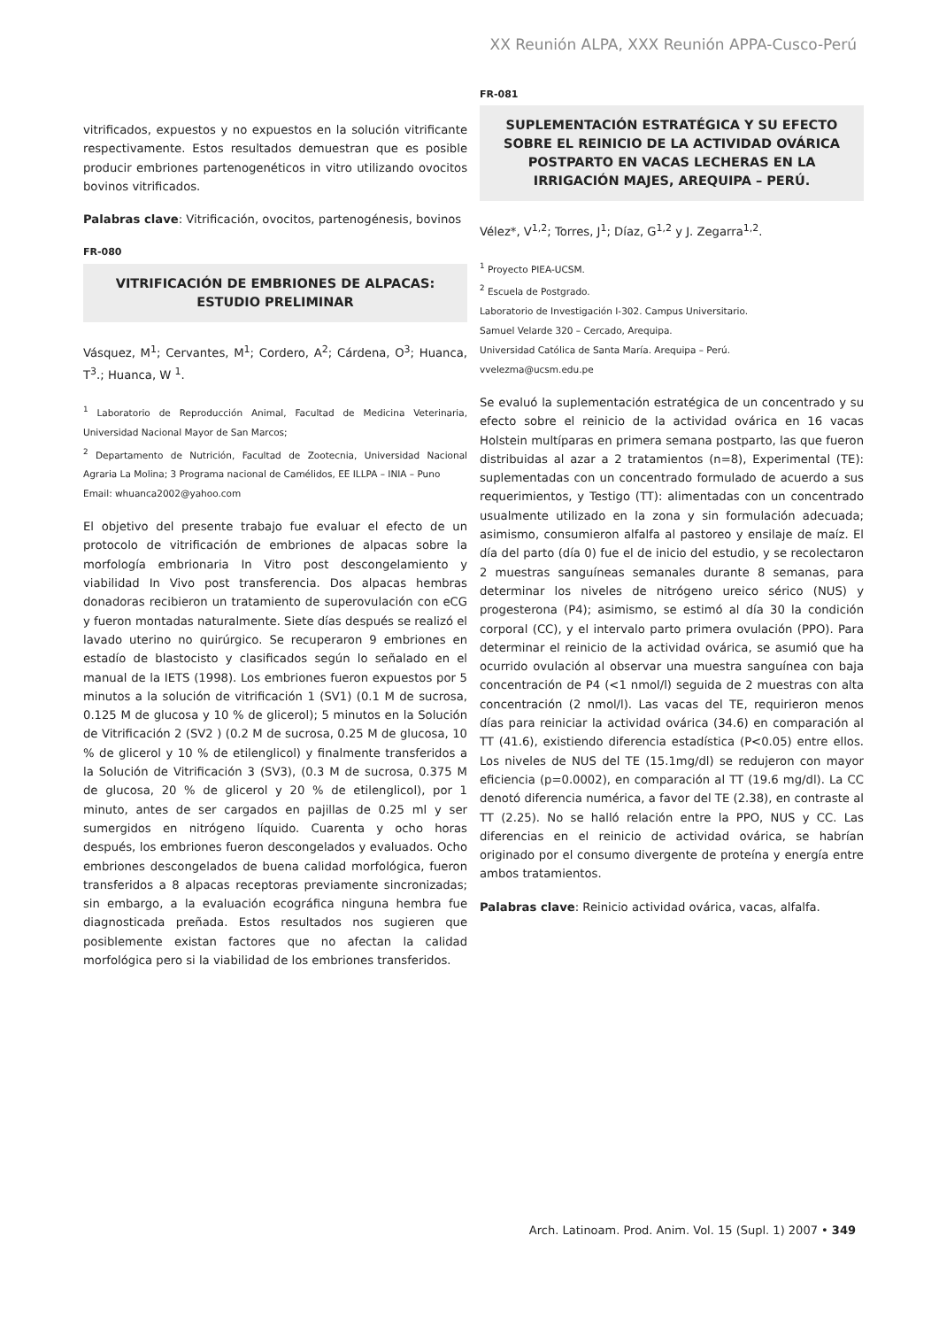XX Reunión ALPA, XXX Reunión APPA-Cusco-Perú
vitrificados, expuestos y no expuestos en la solución vitrificante respectivamente. Estos resultados demuestran que es posible producir embriones partenogenéticos in vitro utilizando ovocitos bovinos vitrificados.
Palabras clave: Vitrificación, ovocitos, partenogénesis, bovinos
FR-080
VITRIFICACIÓN DE EMBRIONES DE ALPACAS: ESTUDIO PRELIMINAR
Vásquez, M<sup>1</sup>; Cervantes, M<sup>1</sup>; Cordero, A<sup>2</sup>; Cárdena, O<sup>3</sup>; Huanca, T<sup>3</sup>.; Huanca, W <sup>1</sup>.
<sup>1</sup> Laboratorio de Reproducción Animal, Facultad de Medicina Veterinaria, Universidad Nacional Mayor de San Marcos;
<sup>2</sup> Departamento de Nutrición, Facultad de Zootecnia, Universidad Nacional Agraria La Molina; 3 Programa nacional de Camélidos, EE ILLPA – INIA – Puno
Email: whuanca2002@yahoo.com
El objetivo del presente trabajo fue evaluar el efecto de un protocolo de vitrificación de embriones de alpacas sobre la morfología embrionaria In Vitro post descongelamiento y viabilidad In Vivo post transferencia. Dos alpacas hembras donadoras recibieron un tratamiento de superovulación con eCG y fueron montadas naturalmente. Siete días después se realizó el lavado uterino no quirúrgico. Se recuperaron 9 embriones en estadío de blastocisto y clasificados según lo señalado en el manual de la IETS (1998). Los embriones fueron expuestos por 5 minutos a la solución de vitrificación 1 (SV1) (0.1 M de sucrosa, 0.125 M de glucosa y 10 % de glicerol); 5 minutos en la Solución de Vitrificación 2 (SV2 ) (0.2 M de sucrosa, 0.25 M de glucosa, 10 % de glicerol y 10 % de etilenglicol) y finalmente transferidos a la Solución de Vitrificación 3 (SV3), (0.3 M de sucrosa, 0.375 M de glucosa, 20 % de glicerol y 20 % de etilenglicol), por 1 minuto, antes de ser cargados en pajillas de 0.25 ml y ser sumergidos en nitrógeno líquido. Cuarenta y ocho horas después, los embriones fueron descongelados y evaluados. Ocho embriones descongelados de buena calidad morfológica, fueron transferidos a 8 alpacas receptoras previamente sincronizadas; sin embargo, a la evaluación ecográfica ninguna hembra fue diagnosticada preñada. Estos resultados nos sugieren que posiblemente existan factores que no afectan la calidad morfológica pero si la viabilidad de los embriones transferidos.
FR-081
SUPLEMENTACIÓN ESTRATÉGICA Y SU EFECTO SOBRE EL REINICIO DE LA ACTIVIDAD OVÁRICA POSTPARTO EN VACAS LECHERAS EN LA IRRIGACIÓN MAJES, AREQUIPA – PERÚ.
Vélez*, V<sup>1,2</sup>; Torres, J<sup>1</sup>; Díaz, G<sup>1,2</sup> y J. Zegarra<sup>1,2</sup>.
<sup>1</sup> Proyecto PIEA-UCSM.
<sup>2</sup> Escuela de Postgrado.
Laboratorio de Investigación I-302. Campus Universitario.
Samuel Velarde 320 – Cercado, Arequipa.
Universidad Católica de Santa María. Arequipa – Perú.
vvelezma@ucsm.edu.pe
Se evaluó la suplementación estratégica de un concentrado y su efecto sobre el reinicio de la actividad ovárica en 16 vacas Holstein multíparas en primera semana postparto, las que fueron distribuidas al azar a 2 tratamientos (n=8), Experimental (TE): suplementadas con un concentrado formulado de acuerdo a sus requerimientos, y Testigo (TT): alimentadas con un concentrado usualmente utilizado en la zona y sin formulación adecuada; asimismo, consumieron alfalfa al pastoreo y ensilaje de maíz. El día del parto (día 0) fue el de inicio del estudio, y se recolectaron 2 muestras sanguíneas semanales durante 8 semanas, para determinar los niveles de nitrógeno ureico sérico (NUS) y progesterona (P4); asimismo, se estimó al día 30 la condición corporal (CC), y el intervalo parto primera ovulación (PPO). Para determinar el reinicio de la actividad ovárica, se asumió que ha ocurrido ovulación al observar una muestra sanguínea con baja concentración de P4 (<1 nmol/l) seguida de 2 muestras con alta concentración (2 nmol/l). Las vacas del TE, requirieron menos días para reiniciar la actividad ovárica (34.6) en comparación al TT (41.6), existiendo diferencia estadística (P<0.05) entre ellos. Los niveles de NUS del TE (15.1mg/dl) se redujeron con mayor eficiencia (p=0.0002), en comparación al TT (19.6 mg/dl). La CC denotó diferencia numérica, a favor del TE (2.38), en contraste al TT (2.25). No se halló relación entre la PPO, NUS y CC. Las diferencias en el reinicio de actividad ovárica, se habrían originado por el consumo divergente de proteína y energía entre ambos tratamientos.
Palabras clave: Reinicio actividad ovárica, vacas, alfalfa.
Arch. Latinoam. Prod. Anim. Vol. 15 (Supl. 1) 2007 • 349